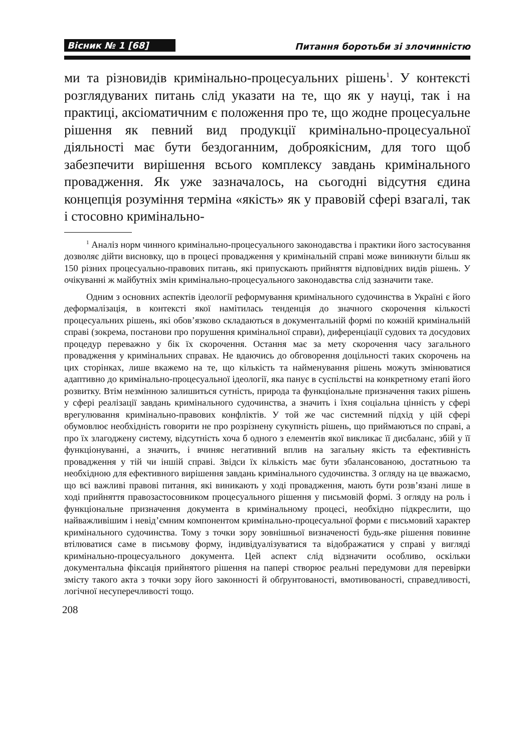Вісник № 1 [68] Питання боротьби зі злочинністю
ми та різновидів кримінально-процесуальних рішень<sup>1</sup>. У контексті розглядуваних питань слід указати на те, що як у науці, так і на практиці, аксіоматичним є положення про те, що жодне процесуальне рішення як певний вид продукції кримінально-процесуальної діяльності має бути бездоганним, доброякісним, для того щоб забезпечити вирішення всього комплексу завдань кримінального провадження. Як уже зазначалось, на сьогодні відсутня єдина концепція розуміння терміна «якість» як у правовій сфері взагалі, так і стосовно кримінально-
<sup>1</sup> Аналіз норм чинного кримінально-процесуального законодавства і практики його застосування дозволяє дійти висновку, що в процесі провадження у кримінальній справі може виникнути більш як 150 різних процесуально-правових питань, які припускають прийняття відповідних видів рішень. У очікуванні ж майбутніх змін кримінально-процесуального законодавства слід зазначити таке.
Одним з основних аспектів ідеології реформування кримінального судочинства в Україні є його деформалізація, в контексті якої намітилась тенденція до значного скорочення кількості процесуальних рішень, які обов’язково складаються в документальній формі по кожній кримінальній справі (зокрема, постанови про порушення кримінальної справи), диференціації судових та досудових процедур переважно у бік їх скорочення. Остання має за мету скорочення часу загального провадження у кримінальних справах. Не вдаючись до обговорення доцільності таких скорочень на цих сторінках, лише вкажемо на те, що кількість та найменування рішень можуть змінюватися адаптивно до кримінально-процесуальної ідеології, яка панує в суспільстві на конкретному етапі його розвитку. Втім незмінною залишиться сутність, природа та функціональне призначення таких рішень у сфері реалізації завдань кримінального судочинства, а значить і їхня соціальна цінність у сфері врегулювання кримінально-правових конфліктів. У той же час системний підхід у цій сфері обумовлює необхідність говорити не про розрізнену сукупність рішень, що приймаються по справі, а про їх злагоджену систему, відсутність хоча б одного з елементів якої викликає її дисбаланс, збій у її функціонуванні, а значить, і вчиняє негативний вплив на загальну якість та ефективність провадження у тій чи іншій справі. Звідси їх кількість має бути збалансованою, достатньою та необхідною для ефективного вирішення завдань кримінального судочинства. З огляду на це вважаємо, що всі важливі правові питання, які виникають у ході провадження, мають бути розв’язані лише в ході прийняття правозастосовником процесуального рішення у письмовій формі. З огляду на роль і функціональне призначення документа в кримінальному процесі, необхідно підкреслити, що найважливішим і невід’ємним компонентом кримінально-процесуальної форми є письмовий характер кримінального судочинства. Тому з точки зору зовнішньої визначеності будь-яке рішення повинне втілюватися саме в письмову форму, індивідуалізуватися та відображатися у справі у вигляді кримінально-процесуального документа. Цей аспект слід відзначити особливо, оскільки документальна фіксація прийнятого рішення на папері створює реальні передумови для перевірки змісту такого акта з точки зору його законності й обґрунтованості, вмотивованості, справедливості, логічної несуперечливості тощо.
208